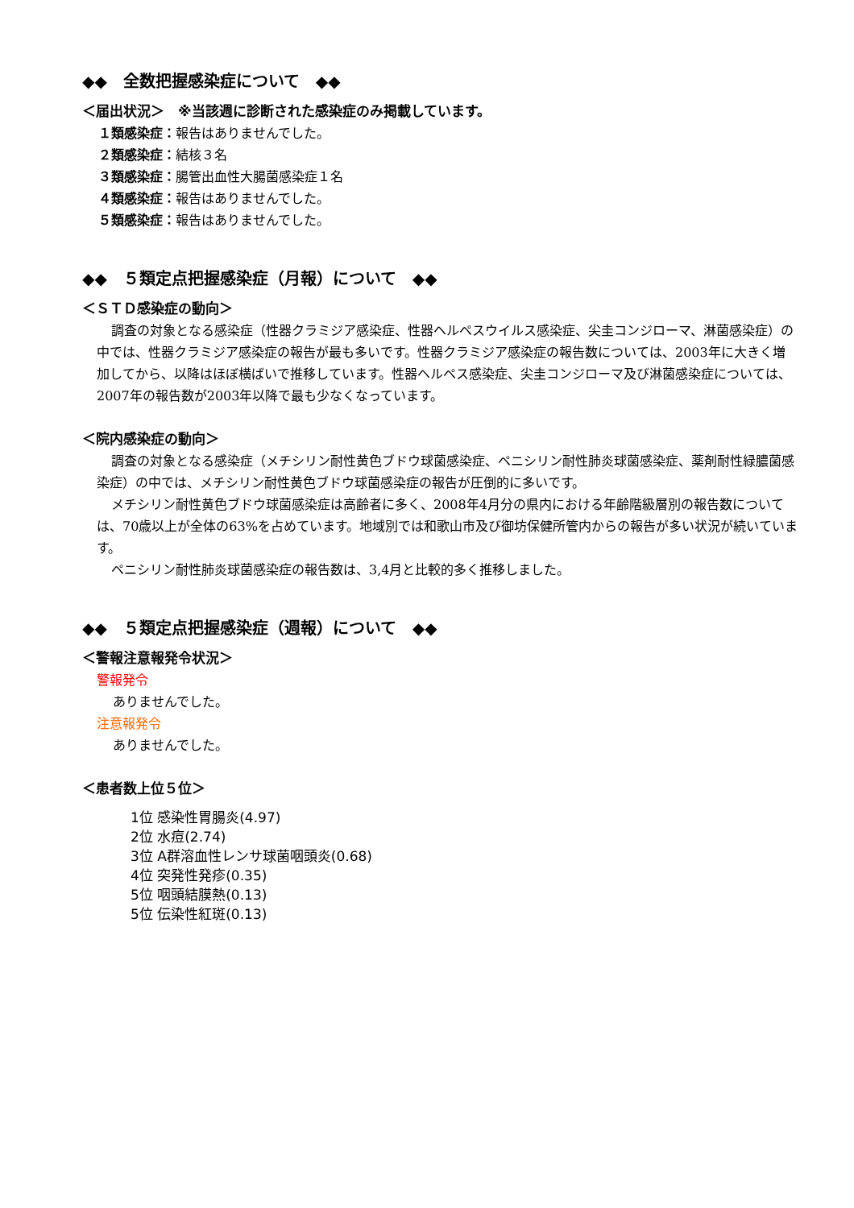◆◆　全数把握感染症について　◆◆
＜届出状況＞　※当該週に診断された感染症のみ掲載しています。
１類感染症：報告はありませんでした。
２類感染症：結核３名
３類感染症：腸管出血性大腸菌感染症１名
４類感染症：報告はありませんでした。
５類感染症：報告はありませんでした。
◆◆　５類定点把握感染症（月報）について　◆◆
＜ＳＴＤ感染症の動向＞
調査の対象となる感染症（性器クラミジア感染症、性器ヘルペスウイルス感染症、尖圭コンジローマ、淋菌感染症）の中では、性器クラミジア感染症の報告が最も多いです。性器クラミジア感染症の報告数については、2003年に大きく増加してから、以降はほぼ横ばいで推移しています。性器ヘルペス感染症、尖圭コンジローマ及び淋菌感染症については、2007年の報告数が2003年以降で最も少なくなっています。
＜院内感染症の動向＞
調査の対象となる感染症（メチシリン耐性黄色ブドウ球菌感染症、ペニシリン耐性肺炎球菌感染症、薬剤耐性緑膿菌感染症）の中では、メチシリン耐性黄色ブドウ球菌感染症の報告が圧倒的に多いです。
メチシリン耐性黄色ブドウ球菌感染症は高齢者に多く、2008年4月分の県内における年齢階級層別の報告数については、70歳以上が全体の63%を占めています。地域別では和歌山市及び御坊保健所管内からの報告が多い状況が続いています。
ペニシリン耐性肺炎球菌感染症の報告数は、3,4月と比較的多く推移しました。
◆◆　５類定点把握感染症（週報）について　◆◆
＜警報注意報発令状況＞
警報発令
ありませんでした。
注意報発令
ありませんでした。
＜患者数上位５位＞
1位 感染性胃腸炎(4.97)
2位 水痘(2.74)
3位 A群溶血性レンサ球菌咽頭炎(0.68)
4位 突発性発疹(0.35)
5位 咽頭結膜熱(0.13)
5位 伝染性紅斑(0.13)